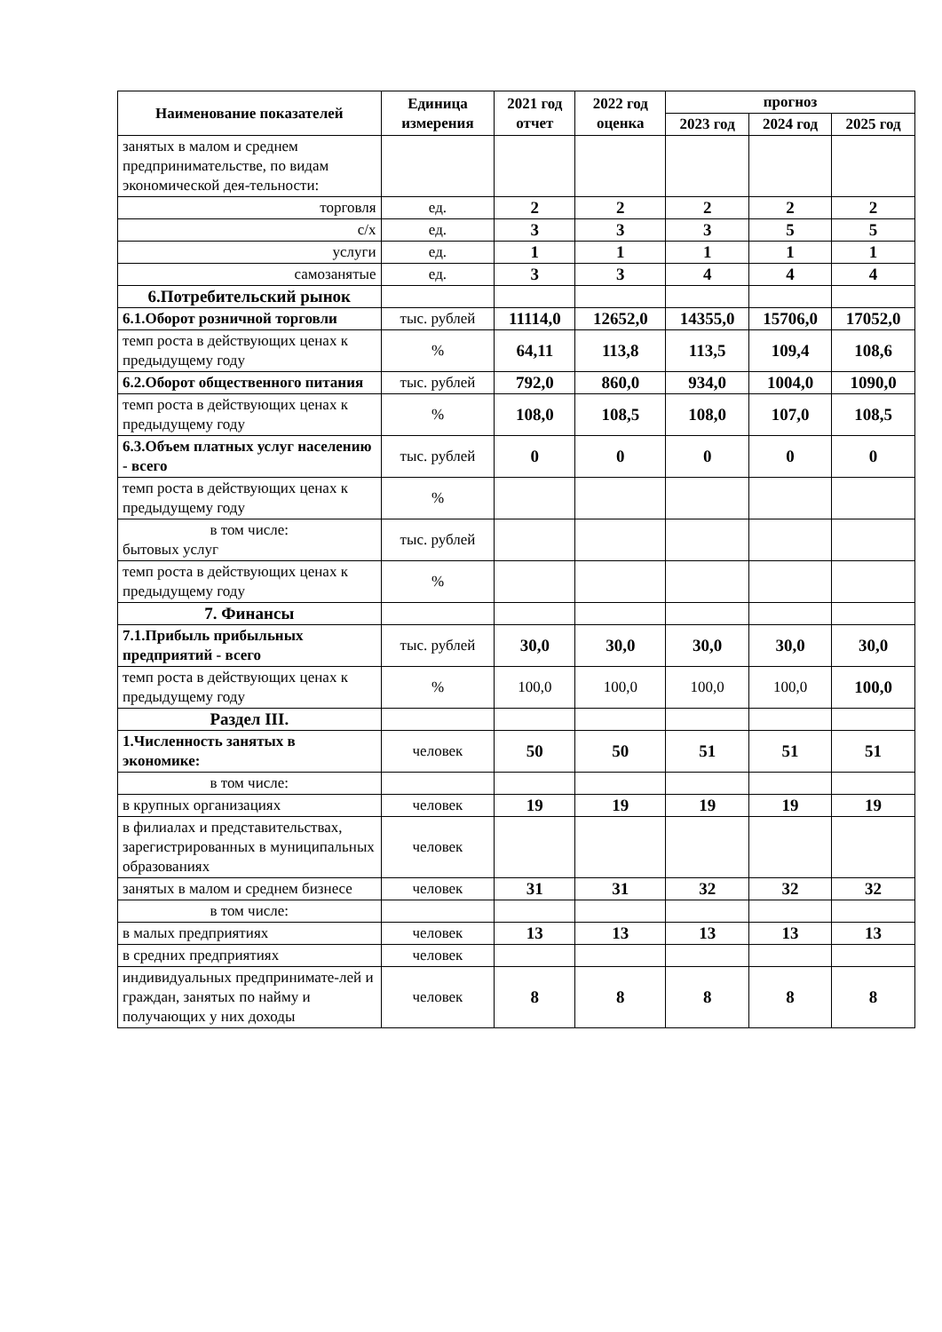| Наименование показателей | Единица измерения | 2021 год отчет | 2022 год оценка | прогноз | | |
| --- | --- | --- | --- | --- | --- | --- |
| | | | | 2023 год | 2024 год | 2025 год |
| занятых в малом и среднем предпринимательстве, по видам экономической дея-тельности: | | | | | | |
| торговля | ед. | 2 | 2 | 2 | 2 | 2 |
| с/х | ед. | 3 | 3 | 3 | 5 | 5 |
| услуги | ед. | 1 | 1 | 1 | 1 | 1 |
| самозанятые | ед. | 3 | 3 | 4 | 4 | 4 |
| 6.Потребительский рынок | | | | | | |
| 6.1.Оборот розничной торговли | тыс. рублей | 11114,0 | 12652,0 | 14355,0 | 15706,0 | 17052,0 |
| темп роста в действующих ценах к предыдущему году | % | 64,11 | 113,8 | 113,5 | 109,4 | 108,6 |
| 6.2.Оборот общественного питания | тыс. рублей | 792,0 | 860,0 | 934,0 | 1004,0 | 1090,0 |
| темп роста в действующих ценах к предыдущему году | % | 108,0 | 108,5 | 108,0 | 107,0 | 108,5 |
| 6.3.Объем платных услуг населению - всего | тыс. рублей | 0 | 0 | 0 | 0 | 0 |
| темп роста в действующих ценах к предыдущему году | % | | | | | |
| в том числе: бытовых услуг | тыс. рублей | | | | | |
| темп роста в действующих ценах к предыдущему году | % | | | | | |
| 7. Финансы | | | | | | |
| 7.1.Прибыль прибыльных предприятий - всего | тыс. рублей | 30,0 | 30,0 | 30,0 | 30,0 | 30,0 |
| темп роста в действующих ценах к предыдущему году | % | 100,0 | 100,0 | 100,0 | 100,0 | 100,0 |
| Раздел III. | | | | | | |
| 1.Численность занятых в экономике: | человек | 50 | 50 | 51 | 51 | 51 |
| в том числе: | | | | | | |
| в крупных организациях | человек | 19 | 19 | 19 | 19 | 19 |
| в филиалах и представительствах, зарегистрированных в муниципальных образованиях | человек | | | | | |
| занятых в малом и среднем бизнесе | человек | 31 | 31 | 32 | 32 | 32 |
| в том числе: | | | | | | |
| в малых предприятиях | человек | 13 | 13 | 13 | 13 | 13 |
| в средних предприятиях | человек | | | | | |
| индивидуальных предпринимате-лей и граждан, занятых по найму и получающих у них доходы | человек | 8 | 8 | 8 | 8 | 8 |